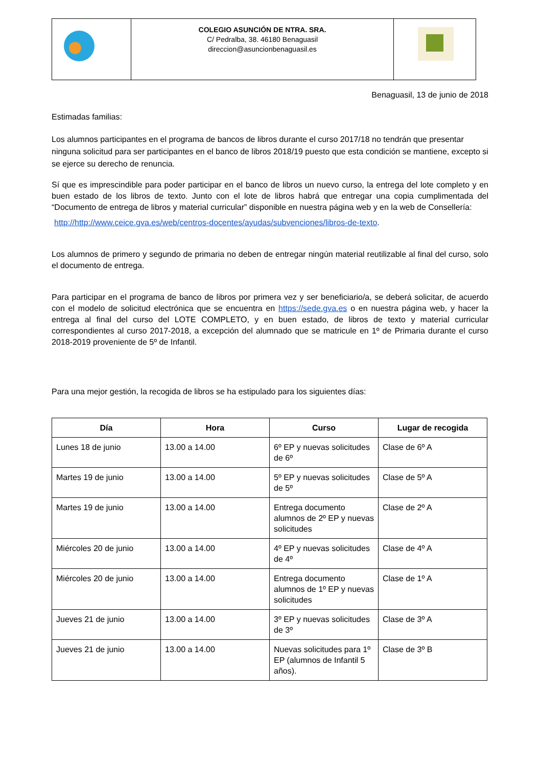| | COLEGIO ASUNCIÓN DE NTRA. SRA. C/ Pedralba, 38. 46180 Benaguasil direccion@asuncionbenaguasil.es | |
Benaguasil, 13 de junio de 2018
Estimadas familias:
Los alumnos participantes en el programa de bancos de libros durante el curso 2017/18 no tendrán que presentar ninguna solicitud para ser participantes en el banco de libros 2018/19 puesto que esta condición se mantiene, excepto si se ejerce su derecho de renuncia.
Sí que es imprescindible para poder participar en el banco de libros un nuevo curso, la entrega del lote completo y en buen estado de los libros de texto. Junto con el lote de libros habrá que entregar una copia cumplimentada del “Documento de entrega de libros y material curricular” disponible en nuestra página web y en la web de Consellería:
http://http://www.ceice.gva.es/web/centros-docentes/ayudas/subvenciones/libros-de-texto.
Los alumnos de primero y segundo de primaria no deben de entregar ningún material reutilizable al final del curso, solo el documento de entrega.
Para participar en el programa de banco de libros por primera vez y ser beneficiario/a, se deberá solicitar, de acuerdo con el modelo de solicitud electrónica que se encuentra en https://sede.gva.es o en nuestra página web, y hacer la entrega al final del curso del LOTE COMPLETO, y en buen estado, de libros de texto y material curricular correspondientes al curso 2017-2018, a excepción del alumnado que se matricule en 1º de Primaria durante el curso 2018-2019 proveniente de 5º de Infantil.
Para una mejor gestión, la recogida de libros se ha estipulado para los siguientes días:
| Día | Hora | Curso | Lugar de recogida |
| --- | --- | --- | --- |
| Lunes 18 de junio | 13.00 a 14.00 | 6º EP y nuevas solicitudes de 6º | Clase de 6º A |
| Martes 19 de junio | 13.00 a 14.00 | 5º EP y nuevas solicitudes de 5º | Clase de 5º A |
| Martes 19 de junio | 13.00 a 14.00 | Entrega documento alumnos de 2º EP y nuevas solicitudes | Clase de 2º A |
| Miércoles 20 de junio | 13.00 a 14.00 | 4º EP y nuevas solicitudes de 4º | Clase de 4º A |
| Miércoles 20 de junio | 13.00 a 14.00 | Entrega documento alumnos de 1º EP y nuevas solicitudes | Clase de 1º A |
| Jueves 21 de junio | 13.00 a 14.00 | 3º EP y nuevas solicitudes de 3º | Clase de 3º A |
| Jueves 21 de junio | 13.00 a 14.00 | Nuevas solicitudes para 1º EP (alumnos de Infantil 5 años). | Clase de 3º B |